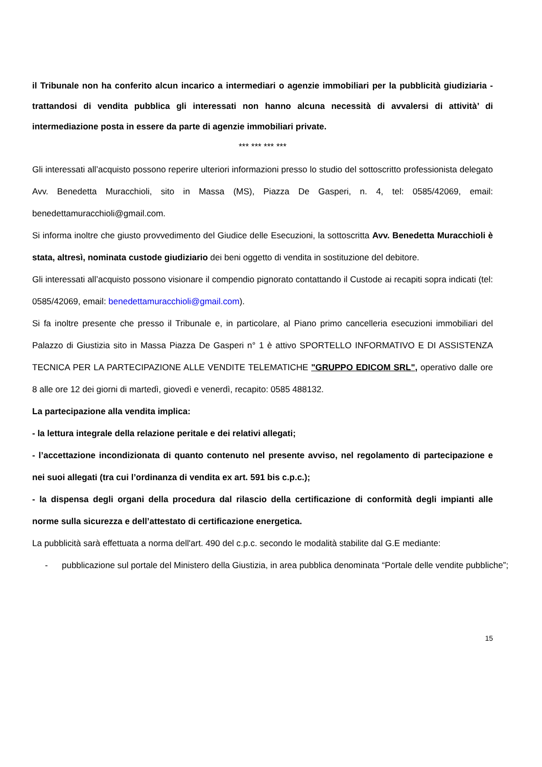il Tribunale non ha conferito alcun incarico a intermediari o agenzie immobiliari per la pubblicità giudiziaria - trattandosi di vendita pubblica gli interessati non hanno alcuna necessità di avvalersi di attività’ di intermediazione posta in essere da parte di agenzie immobiliari private.
*** *** *** ***
Gli interessati all’acquisto possono reperire ulteriori informazioni presso lo studio del sottoscritto professionista delegato Avv. Benedetta Muracchioli, sito in Massa (MS), Piazza De Gasperi, n. 4, tel: 0585/42069, email: benedettamuracchioli@gmail.com.
Si informa inoltre che giusto provvedimento del Giudice delle Esecuzioni, la sottoscritta Avv. Benedetta Muracchioli è stata, altresì, nominata custode giudiziario dei beni oggetto di vendita in sostituzione del debitore.
Gli interessati all’acquisto possono visionare il compendio pignorato contattando il Custode ai recapiti sopra indicati (tel: 0585/42069, email: benedettamuracchioli@gmail.com).
Si fa inoltre presente che presso il Tribunale e, in particolare, al Piano primo cancelleria esecuzioni immobiliari del Palazzo di Giustizia sito in Massa Piazza De Gasperi n° 1 è attivo SPORTELLO INFORMATIVO E DI ASSISTENZA TECNICA PER LA PARTECIPAZIONE ALLE VENDITE TELEMATICHE "GRUPPO EDICOM SRL", operativo dalle ore 8 alle ore 12 dei giorni di martedì, giovedì e venerdì, recapito: 0585 488132.
La partecipazione alla vendita implica:
- la lettura integrale della relazione peritale e dei relativi allegati;
- l’accettazione incondizionata di quanto contenuto nel presente avviso, nel regolamento di partecipazione e nei suoi allegati (tra cui l’ordinanza di vendita ex art. 591 bis c.p.c.);
- la dispensa degli organi della procedura dal rilascio della certificazione di conformità degli impianti alle norme sulla sicurezza e dell’attestato di certificazione energetica.
La pubblicità sarà effettuata a norma dell'art. 490 del c.p.c. secondo le modalità stabilite dal G.E mediante:
- pubblicazione sul portale del Ministero della Giustizia, in area pubblica denominata “Portale delle vendite pubbliche”;
15